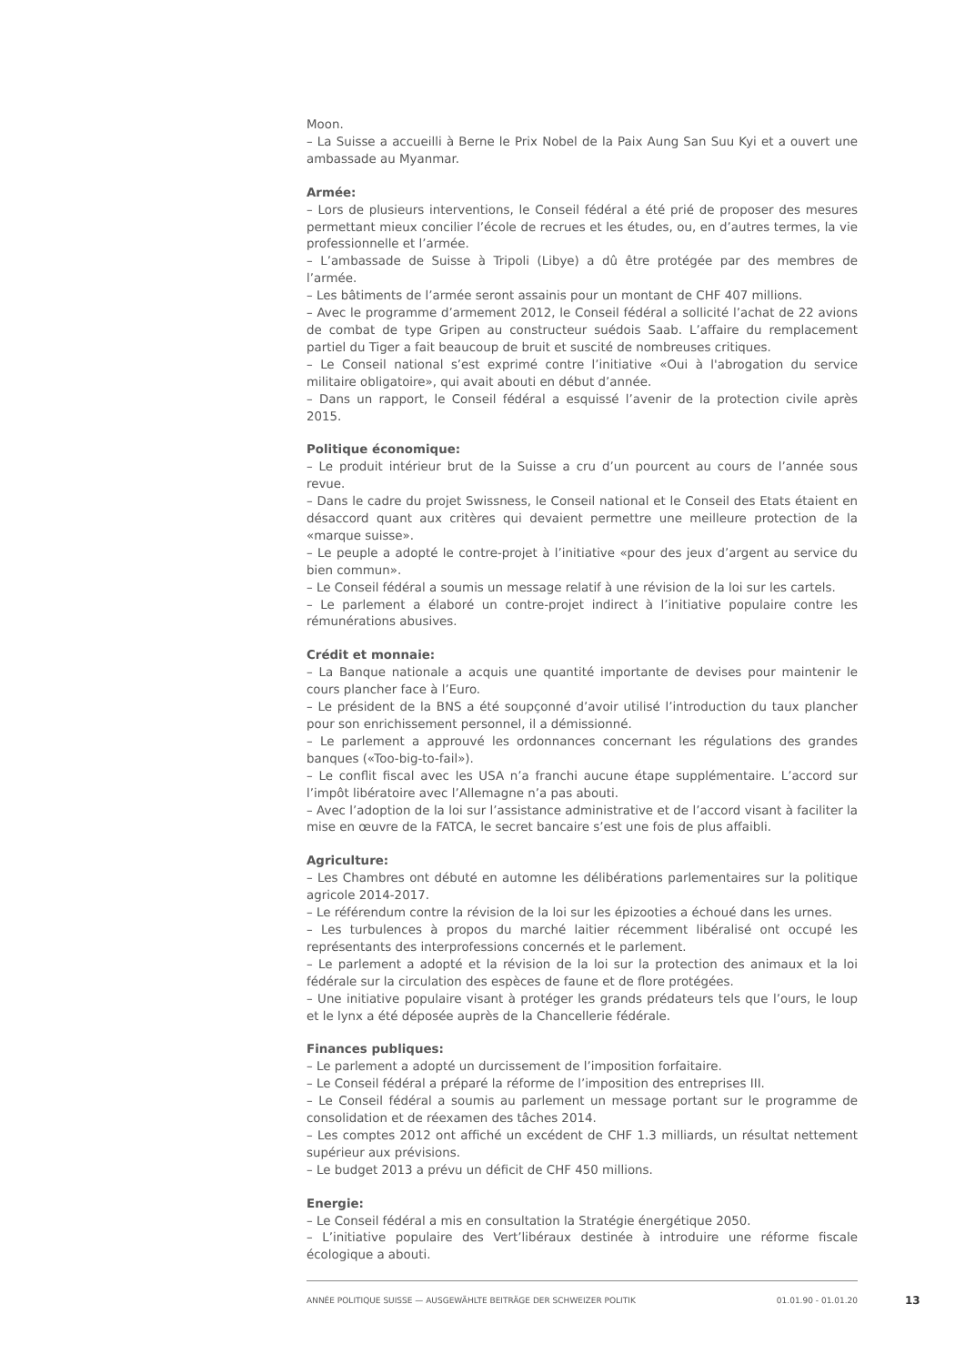Moon.
– La Suisse a accueilli à Berne le Prix Nobel de la Paix Aung San Suu Kyi et a ouvert une ambassade au Myanmar.
Armée:
– Lors de plusieurs interventions, le Conseil fédéral a été prié de proposer des mesures permettant mieux concilier l’école de recrues et les études, ou, en d’autres termes, la vie professionnelle et l’armée.
– L’ambassade de Suisse à Tripoli (Libye) a dû être protégée par des membres de l’armée.
– Les bâtiments de l’armée seront assainis pour un montant de CHF 407 millions.
– Avec le programme d’armement 2012, le Conseil fédéral a sollicité l’achat de 22 avions de combat de type Gripen au constructeur suédois Saab. L’affaire du remplacement partiel du Tiger a fait beaucoup de bruit et suscité de nombreuses critiques.
– Le Conseil national s’est exprimé contre l’initiative «Oui à l'abrogation du service militaire obligatoire», qui avait abouti en début d’année.
– Dans un rapport, le Conseil fédéral a esquissé l’avenir de la protection civile après 2015.
Politique économique:
– Le produit intérieur brut de la Suisse a cru d’un pourcent au cours de l’année sous revue.
– Dans le cadre du projet Swissness, le Conseil national et le Conseil des Etats étaient en désaccord quant aux critères qui devaient permettre une meilleure protection de la «marque suisse».
– Le peuple a adopté le contre-projet à l’initiative «pour des jeux d’argent au service du bien commun».
– Le Conseil fédéral a soumis un message relatif à une révision de la loi sur les cartels.
– Le parlement a élaboré un contre-projet indirect à l’initiative populaire contre les rémunérations abusives.
Crédit et monnaie:
– La Banque nationale a acquis une quantité importante de devises pour maintenir le cours plancher face à l’Euro.
– Le président de la BNS a été soupçonné d’avoir utilisé l’introduction du taux plancher pour son enrichissement personnel, il a démissionné.
– Le parlement a approuvé les ordonnances concernant les régulations des grandes banques («Too-big-to-fail»).
– Le conflit fiscal avec les USA n’a franchi aucune étape supplémentaire. L’accord sur l’impôt libératoire avec l’Allemagne n’a pas abouti.
– Avec l’adoption de la loi sur l’assistance administrative et de l’accord visant à faciliter la mise en œuvre de la FATCA, le secret bancaire s’est une fois de plus affaibli.
Agriculture:
– Les Chambres ont débuté en automne les délibérations parlementaires sur la politique agricole 2014-2017.
– Le référendum contre la révision de la loi sur les épizooties a échoué dans les urnes.
– Les turbulences à propos du marché laitier récemment libéralisé ont occupé les représentants des interprofessions concernés et le parlement.
– Le parlement a adopté et la révision de la loi sur la protection des animaux et la loi fédérale sur la circulation des espèces de faune et de flore protégées.
– Une initiative populaire visant à protéger les grands prédateurs tels que l’ours, le loup et le lynx a été déposée auprès de la Chancellerie fédérale.
Finances publiques:
– Le parlement a adopté un durcissement de l’imposition forfaitaire.
– Le Conseil fédéral a préparé la réforme de l’imposition des entreprises III.
– Le Conseil fédéral a soumis au parlement un message portant sur le programme de consolidation et de réexamen des tâches 2014.
– Les comptes 2012 ont affiché un excédent de CHF 1.3 milliards, un résultat nettement supérieur aux prévisions.
– Le budget 2013 a prévu un déficit de CHF 450 millions.
Energie:
– Le Conseil fédéral a mis en consultation la Stratégie énergétique 2050.
– L’initiative populaire des Vert’libéraux destinée à introduire une réforme fiscale écologique a abouti.
ANNÉE POLITIQUE SUISSE — AUSGEWÄHLTE BEITRÄGE DER SCHWEIZER POLITIK 01.01.90 - 01.01.20
13